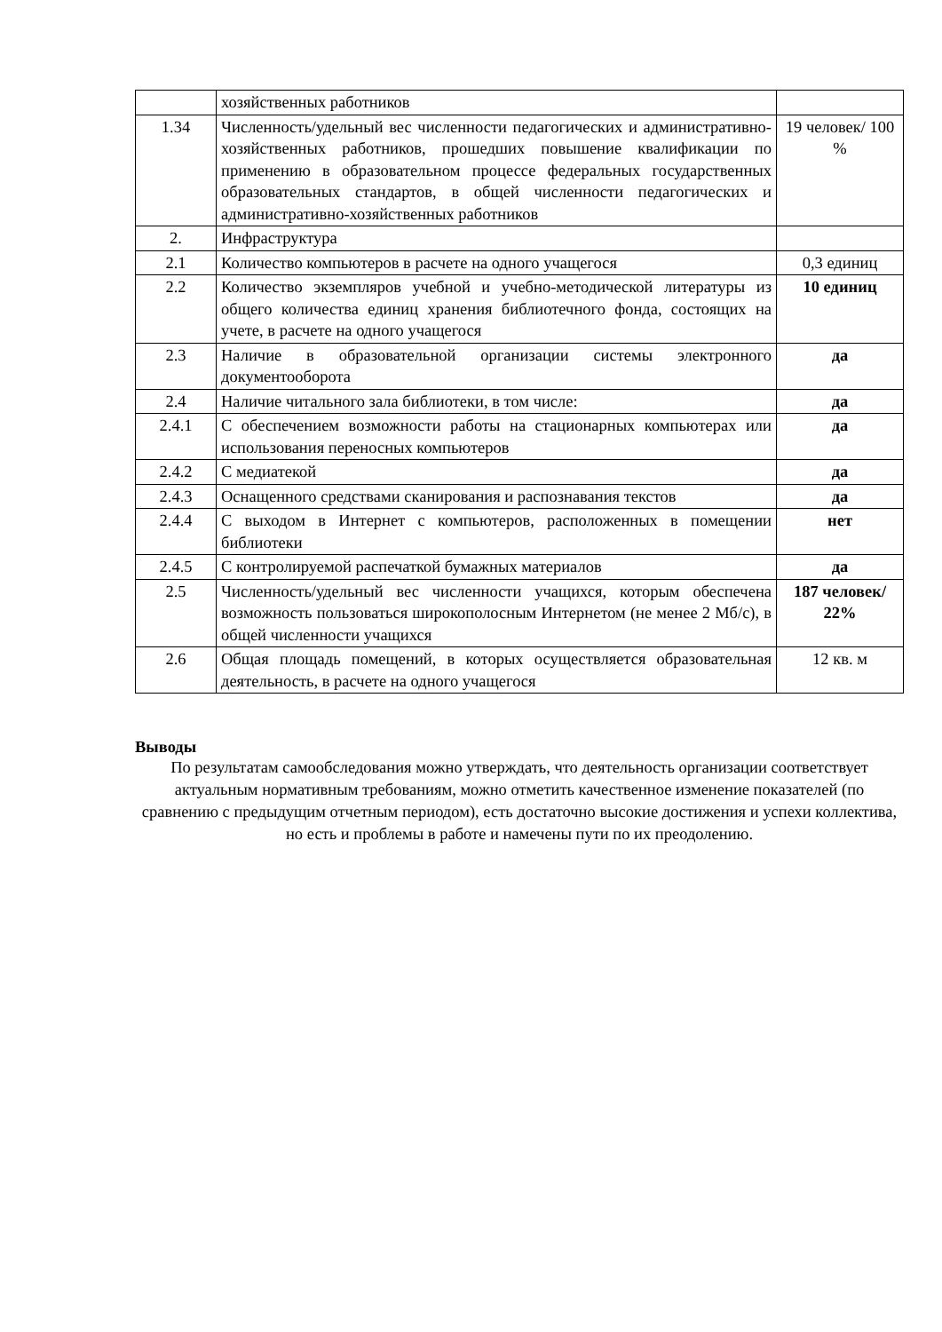| | хозяйственных работников | |
| 1.34 | Численность/удельный вес численности педагогических и административно-хозяйственных работников, прошедших повышение квалификации по применению в образовательном процессе федеральных государственных образовательных стандартов, в общей численности педагогических и административно-хозяйственных работников | 19 человек/ 100 % |
| 2. | Инфраструктура | |
| 2.1 | Количество компьютеров в расчете на одного учащегося | 0,3 единиц |
| 2.2 | Количество экземпляров учебной и учебно-методической литературы из общего количества единиц хранения библиотечного фонда, состоящих на учете, в расчете на одного учащегося | 10 единиц |
| 2.3 | Наличие в образовательной организации системы электронного документооборота | да |
| 2.4 | Наличие читального зала библиотеки, в том числе: | да |
| 2.4.1 | С обеспечением возможности работы на стационарных компьютерах или использования переносных компьютеров | да |
| 2.4.2 | С медиатекой | да |
| 2.4.3 | Оснащенного средствами сканирования и распознавания текстов | да |
| 2.4.4 | С выходом в Интернет с компьютеров, расположенных в помещении библиотеки | нет |
| 2.4.5 | С контролируемой распечаткой бумажных материалов | да |
| 2.5 | Численность/удельный вес численности учащихся, которым обеспечена возможность пользоваться широкополосным Интернетом (не менее 2 Мб/с), в общей численности учащихся | 187 человек/ 22% |
| 2.6 | Общая площадь помещений, в которых осуществляется образовательная деятельность, в расчете на одного учащегося | 12 кв. м |
Выводы
По результатам самообследования можно утверждать, что деятельность организации соответствует актуальным нормативным требованиям, можно отметить качественное изменение показателей (по сравнению с предыдущим отчетным периодом), есть достаточно высокие достижения и успехи коллектива, но есть и проблемы в работе и намечены пути по их преодолению.